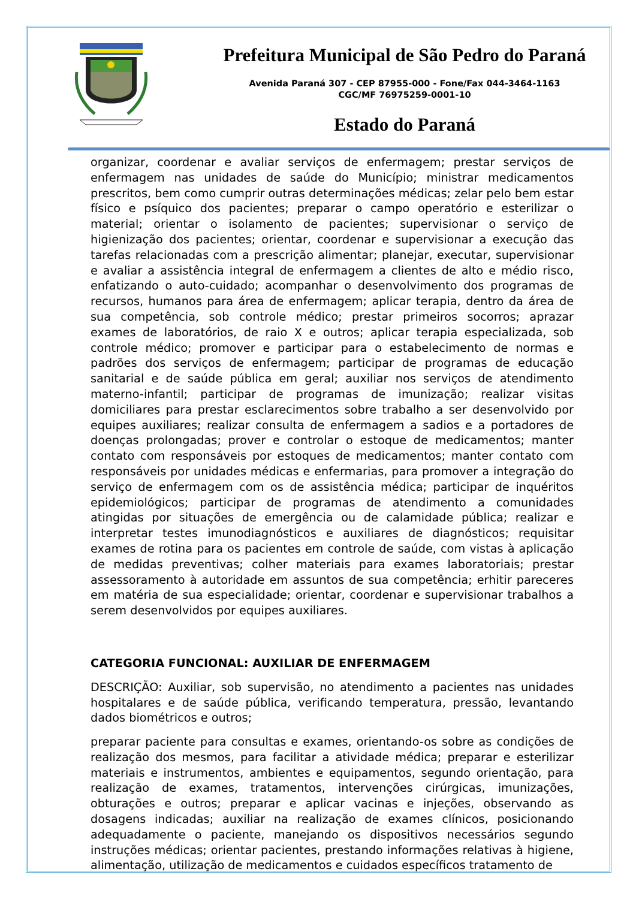Prefeitura Municipal de São Pedro do Paraná
Avenida Paraná 307 - CEP 87955-000 - Fone/Fax 044-3464-1163
CGC/MF 76975259-0001-10
Estado do Paraná
organizar, coordenar e avaliar serviços de enfermagem; prestar serviços de enfermagem nas unidades de saúde do Município; ministrar medicamentos prescritos, bem como cumprir outras determinações médicas; zelar pelo bem estar físico e psíquico dos pacientes; preparar o campo operatório e esterilizar o material; orientar o isolamento de pacientes; supervisionar o serviço de higienização dos pacientes; orientar, coordenar e supervisionar a execução das tarefas relacionadas com a prescrição alimentar; planejar, executar, supervisionar e avaliar a assistência integral de enfermagem a clientes de alto e médio risco, enfatizando o auto-cuidado; acompanhar o desenvolvimento dos programas de recursos, humanos para área de enfermagem; aplicar terapia, dentro da área de sua competência, sob controle médico; prestar primeiros socorros; aprazar exames de laboratórios, de raio X e outros; aplicar terapia especializada, sob controle médico; promover e participar para o estabelecimento de normas e padrões dos serviços de enfermagem; participar de programas de educação sanitarial e de saúde pública em geral; auxiliar nos serviços de atendimento materno-infantil; participar de programas de imunização; realizar visitas domiciliares para prestar esclarecimentos sobre trabalho a ser desenvolvido por equipes auxiliares; realizar consulta de enfermagem a sadios e a portadores de doenças prolongadas; prover e controlar o estoque de medicamentos; manter contato com responsáveis por estoques de medicamentos; manter contato com responsáveis por unidades médicas e enfermarias, para promover a integração do serviço de enfermagem com os de assistência médica; participar de inquéritos epidemiológicos; participar de programas de atendimento a comunidades atingidas por situações de emergência ou de calamidade pública; realizar e interpretar testes imunodiagnósticos e auxiliares de diagnósticos; requisitar exames de rotina para os pacientes em controle de saúde, com vistas à aplicação de medidas preventivas; colher materiais para exames laboratoriais; prestar assessoramento à autoridade em assuntos de sua competência; erhitir pareceres em matéria de sua especialidade; orientar, coordenar e supervisionar trabalhos a serem desenvolvidos por equipes auxiliares.
CATEGORIA FUNCIONAL: AUXILIAR DE ENFERMAGEM
DESCRIÇÃO: Auxiliar, sob supervisão, no atendimento a pacientes nas unidades hospitalares e de saúde pública, verificando temperatura, pressão, levantando dados biométricos e outros;
preparar paciente para consultas e exames, orientando-os sobre as condições de realização dos mesmos, para facilitar a atividade médica; preparar e esterilizar materiais e instrumentos, ambientes e equipamentos, segundo orientação, para realização de exames, tratamentos, intervenções cirúrgicas, imunizações, obturações e outros; preparar e aplicar vacinas e injeções, observando as dosagens indicadas; auxiliar na realização de exames clínicos, posicionando adequadamente o paciente, manejando os dispositivos necessários segundo instruções médicas; orientar pacientes, prestando informações relativas à higiene, alimentação, utilização de medicamentos e cuidados específicos tratamento de